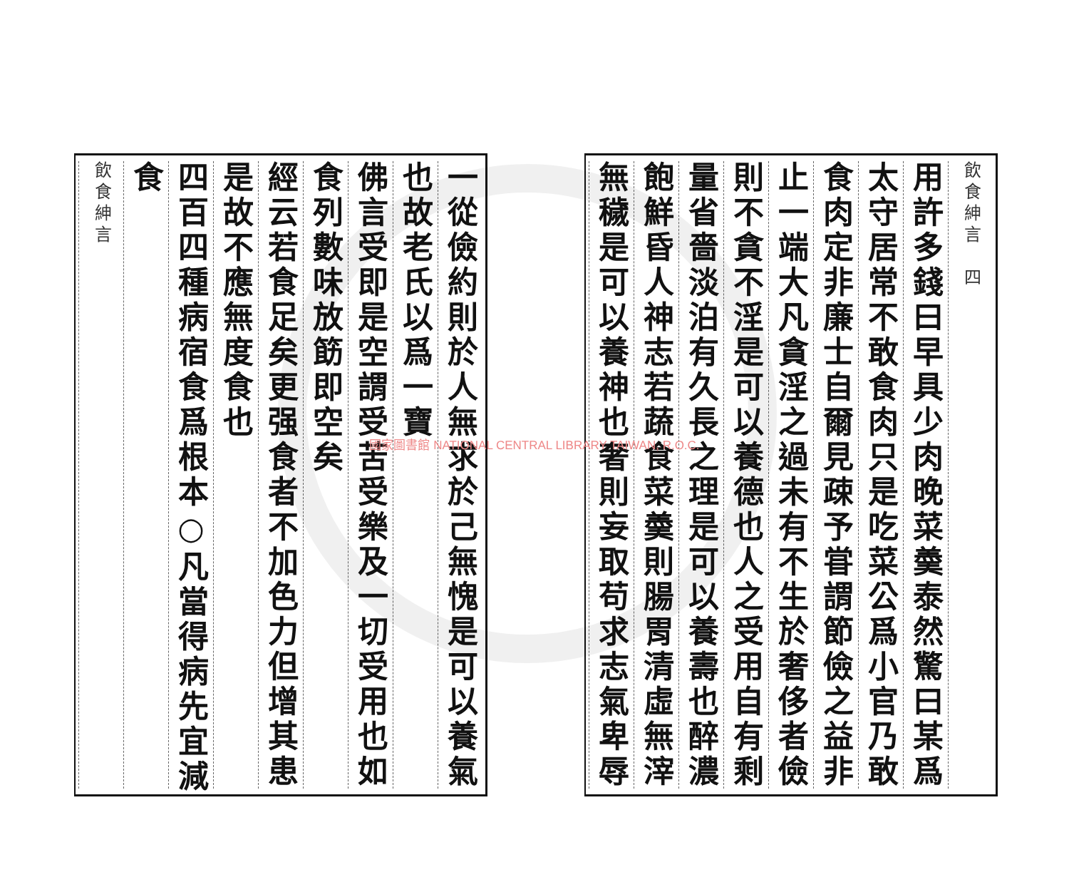飲食紳言　四
用許多錢曰早具少肉晚菜羮泰然驚曰某爲
太守居常不敢食肉只是吃菜公爲小官乃敢
食肉定非廉士自爾見疎予甞謂節儉之益非
止一端大凡貪淫之過未有不生於奢侈者儉
則不貪不淫是可以養德也人之受用自有剩
量省嗇淡泊有久長之理是可以養壽也醉濃
飽鮮昏人神志若蔬食菜羮則腸胃清虛無滓
無穢是可以養神也奢則妄取苟求志氣卑辱
一從儉約則於人無求於己無愧是可以養氣
也故老氏以爲一寶
佛言受即是空謂受苦受樂及一切受用也如
食列數味放筯即空矣
經云若食足矣更强食者不加色力但增其患
是故不應無度食也
四百四種病宿食爲根本○凡當得病先宜減
食
飲食紳言
國家圖書館 NATIONAL CENTRAL LIBRARY TAIWAN, R.O.C.